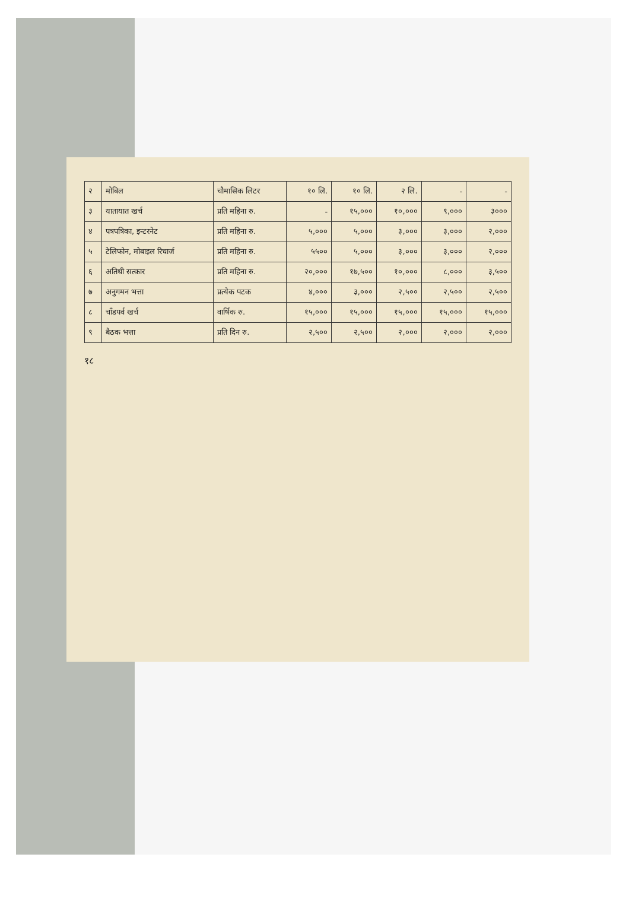| २ | मोबिल | चौमासिक लिटर | १० लि. | १० लि. | २ लि. | - | - |
| ३ | यातायात खर्च | प्रति महिना रु. | - | १५,००० | १०,००० | ९,००० | ३००० |
| ४ | पत्रपत्रिका, इन्टरनेट | प्रति महिना रु. | ५,००० | ५,००० | ३,००० | ३,००० | २,००० |
| ५ | टेलिफोन, मोबाइल रिचार्ज | प्रति महिना रु. | ५५०० | ५,००० | ३,००० | ३,००० | २,००० |
| ६ | अतिथी सत्कार | प्रति महिना रु. | २०,००० | १७,५०० | १०,००० | ८,००० | ३,५०० |
| ७ | अनुगमन भत्ता | प्रत्येक पटक | ४,००० | ३,००० | २,५०० | २,५०० | २,५०० |
| ८ | चाँडपर्व खर्च | वार्षिक रु. | १५,००० | १५,००० | १५,००० | १५,००० | १५,००० |
| ९ | बैठक भत्ता | प्रति दिन रु. | २,५०० | २,५०० | २,००० | २,००० | २,००० |
१८